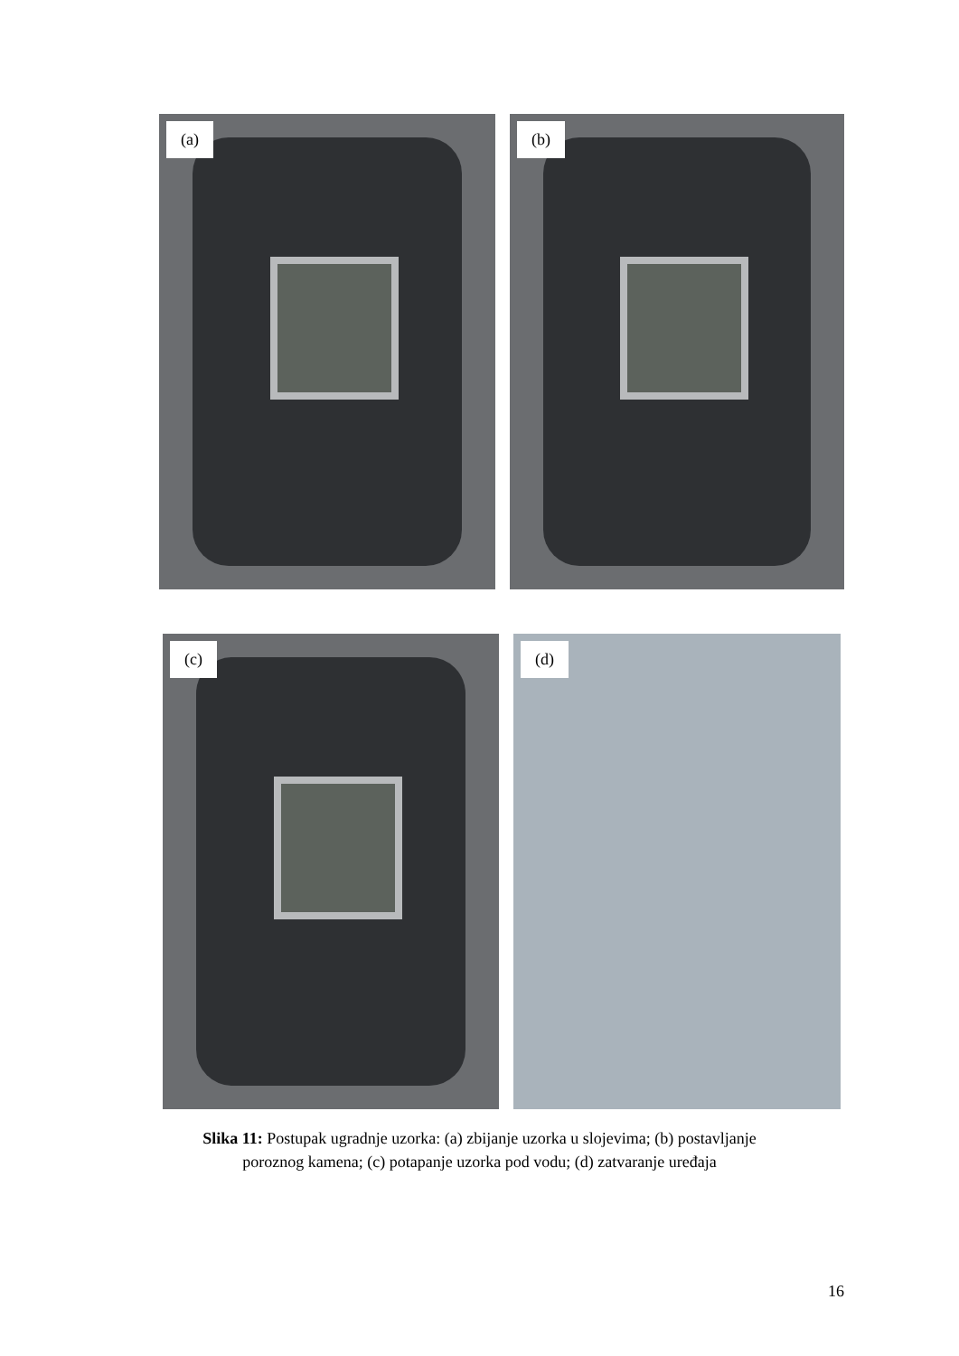(a) (b)
(c) (d)
Slika 11: Postupak ugradnje uzorka: (a) zbijanje uzorka u slojevima; (b) postavljanje
poroznog kamena; (c) potapanje uzorka pod vodu; (d) zatvaranje uređaja
16